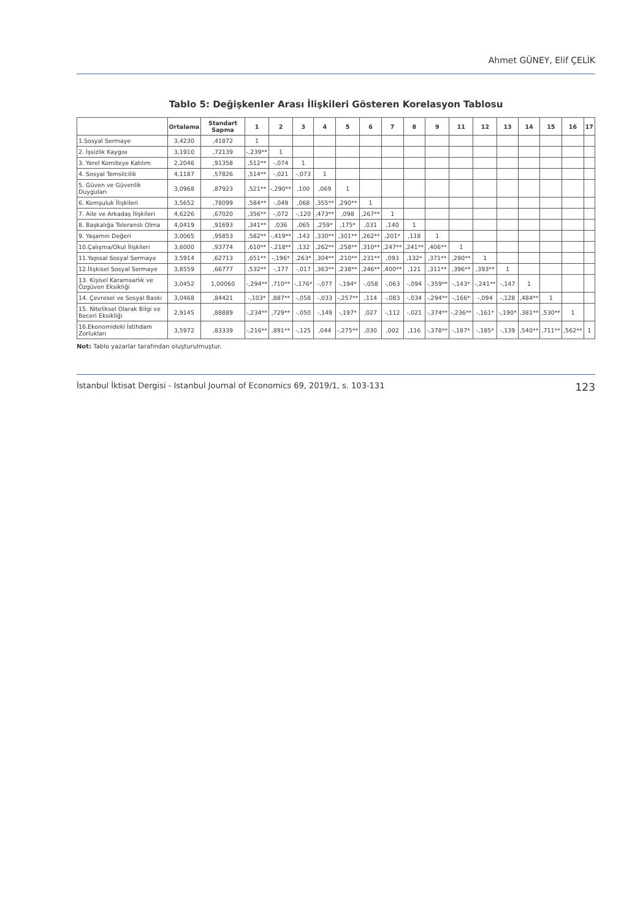Ahmet GÜNEY, Elif ÇELİK
Tablo 5: Değişkenler Arası İlişkileri Gösteren Korelasyon Tablosu
| | Ortalama | Standart Sapma | 1 | 2 | 3 | 4 | 5 | 6 | 7 | 8 | 9 | 11 | 12 | 13 | 14 | 15 | 16 | 17 |
| --- | --- | --- | --- | --- | --- | --- | --- | --- | --- | --- | --- | --- | --- | --- | --- | --- | --- | --- |
| 1.Sosyal Sermaye | 3,4230 | ,41872 | 1 | | | | | | | | | | | | | | | |
| 2. İşsizlik Kaygısı | 3,1910 | ,72139 | -,239** | 1 | | | | | | | | | | | | | | |
| 3. Yerel Komiteye Katılım | 2,2046 | ,91358 | ,512** | -,074 | 1 | | | | | | | | | | | | | |
| 4. Sosyal Temsilcilik | 4,1187 | ,57826 | ,514** | -,021 | -,073 | 1 | | | | | | | | | | | | |
| 5. Güven ve Güvenlik Duyguları | 3,0968 | ,87923 | ,521** | -,290** | ,100 | ,069 | 1 | | | | | | | | | | | |
| 6. Komşuluk İlişkileri | 3,5652 | ,78099 | ,584** | -,049 | ,068 | ,355** | ,290** | 1 | | | | | | | | | | |
| 7. Aile ve Arkadaş İlişkileri | 4,6226 | ,67020 | ,356** | -,072 | -,120 | ,473** | ,098 | ,267** | 1 | | | | | | | | | |
| 8. Başkalığa Toleranslı Olma | 4,0419 | ,91693 | ,341** | ,036 | ,065 | ,259* | ,175* | ,031 | ,140 | 1 | | | | | | | | |
| 9. Yaşamın Değeri | 3,0065 | ,95853 | ,582** | -,419** | ,143 | ,330** | ,301** | ,262** | ,201* | ,118 | 1 | | | | | | | |
| 10.Çalışma/Okul İlişkileri | 3,6000 | ,93774 | ,610** | -,218** | ,132 | ,262** | ,258** | ,310** | ,247** | ,241** | ,406** | 1 | | | | | | |
| 11.Yapısal Sosyal Sermaye | 3,5914 | ,62713 | ,651** | -,196* | ,263* | ,304** | ,210** | ,231** | ,093 | ,132* | ,371** | ,290** | 1 | | | | | |
| 12.İlişkisel Sosyal Sermaye | 3,8559 | ,66777 | ,532** | -,177 | -,017 | ,363** | ,238** | ,246** | ,400** | ,121 | ,311** | ,396** | ,393** | 1 | | | | |
| 13. Kişisel Karamsarlık ve Özgüven Eksikliği | 3,0452 | 1,00060 | -,294** | ,710** | -,176* | -,077 | -,194* | -,058 | -,063 | -,094 | -,359** | -,143* | -,241** | -,147 | 1 | | | |
| 14. Çevresel ve Sosyal Baskı | 3,0468 | ,84421 | -,103* | ,887** | -,058 | -,033 | -,257** | ,114 | -,083 | -,034 | -,294** | -,166* | -,094 | -,128 | ,484** | 1 | | |
| 15. Niteliksel Olarak Bilgi ve Beceri Eksikliği | 2,9145 | ,88889 | -,234** | ,729** | -,050 | -,149 | -,197* | ,027 | -,112 | -,021 | -,374** | -,236** | -,161* | -,190* | ,381** | ,530** | 1 | |
| 16.Ekonomideki İstihdam Zorlukları | 3,5972 | ,83339 | -,216** | ,891** | -,125 | ,044 | -,275** | ,030 | ,002 | ,116 | -,378** | -,187* | -,185* | -,139 | ,540** | ,711** | ,562** | 1 |
Not: Tablo yazarlar tarafından oluşturulmuştur.
İstanbul İktisat Dergisi - Istanbul Journal of Economics 69, 2019/1, s. 103-131 123